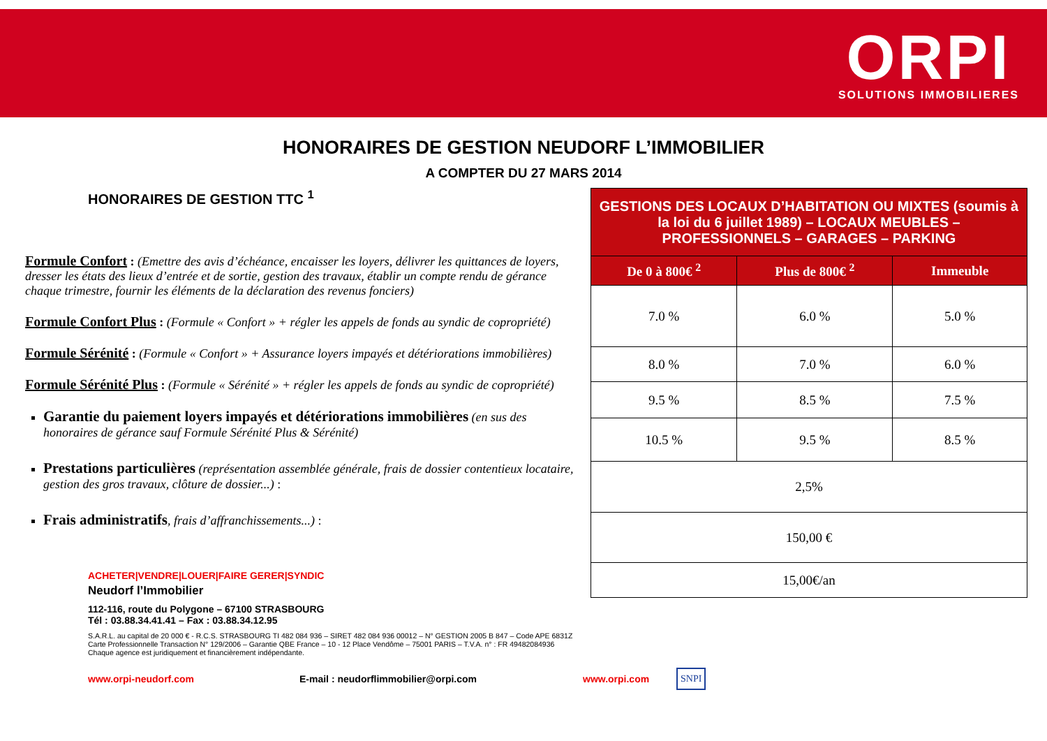ORPI
SOLUTIONS IMMOBILIERES
HONORAIRES DE GESTION NEUDORF L’IMMOBILIER
A COMPTER DU 27 MARS 2014
HONORAIRES DE GESTION TTC <sup>1</sup>
Formule Confort : (Emettre des avis d’échéance, encaisser les loyers, délivrer les quittances de loyers, dresser les états des lieux d’entrée et de sortie, gestion des travaux, établir un compte rendu de gérance chaque trimestre, fournir les éléments de la déclaration des revenus fonciers)
Formule Confort Plus : (Formule « Confort » + régler les appels de fonds au syndic de copropriété)
Formule Sérénité : (Formule « Confort » + Assurance loyers impayés et détériorations immobilières)
Formule Sérénité Plus : (Formule « Sérénité » + régler les appels de fonds au syndic de copropriété)
Garantie du paiement loyers impayés et détériorations immobilières (en sus des honoraires de gérance sauf Formule Sérénité Plus & Sérénité)
Prestations particulières (représentation assemblée générale, frais de dossier contentieux locataire, gestion des gros travaux, clôture de dossier...) :
Frais administratifs, frais d’affranchissements...) :
| GESTIONS DES LOCAUX D’HABITATION OU MIXTES (soumis à la loi du 6 juillet 1989) – LOCAUX MEUBLES – PROFESSIONNELS – GARAGES – PARKING | | |
| --- | --- | --- |
| De 0 à 800€ <sup>2</sup> | Plus de 800€ <sup>2</sup> | Immeuble |
| 7.0 % | 6.0 % | 5.0 % |
| 8.0 % | 7.0 % | 6.0 % |
| 9.5 % | 8.5 % | 7.5 % |
| 10.5 % | 9.5 % | 8.5 % |
| 2,5% | | |
| 150,00 € | | |
| 15,00€/an | | |
ACHETER|VENDRE|LOUER|FAIRE GERER|SYNDIC
Neudorf l’Immobilier
112-116, route du Polygone – 67100 STRASBOURG
Tél : 03.88.34.41.41 – Fax : 03.88.34.12.95
S.A.R.L. au capital de 20 000 € - R.C.S. STRASBOURG TI 482 084 936 – SIRET 482 084 936 00012 – N° GESTION 2005 B 847 – Code APE 6831Z
Carte Professionnelle Transaction N° 129/2006 – Garantie QBE France – 10 - 12 Place Vendôme – 75001 PARIS – T.V.A. n° : FR 49482084936
Chaque agence est juridiquement et financièrement indépendante.
www.orpi-neudorf.com E-mail : neudorflimmobilier@orpi.com www.orpi.com SNPI